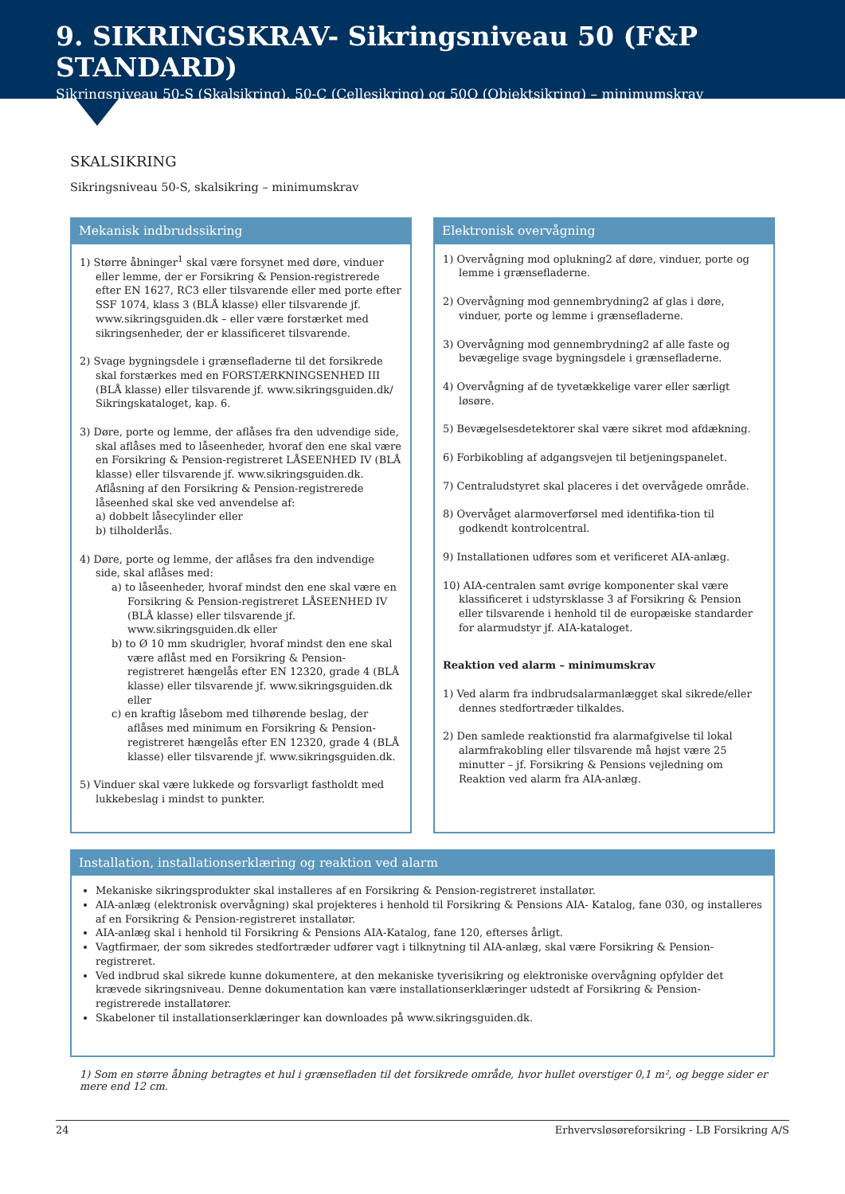9. SIKRINGSKRAV- Sikringsniveau 50 (F&P STANDARD)
Sikringsniveau 50-S (Skalsikring), 50-C (Cellesikring) og 50O (Objektsikring) – minimumskrav
SKALSIKRING
Sikringsniveau 50-S, skalsikring – minimumskrav
Mekanisk indbrudssikring
1) Større åbninger<sup>1</sup> skal være forsynet med døre, vinduer eller lemme, der er Forsikring & Pension-registrerede efter EN 1627, RC3 eller tilsvarende eller med porte efter SSF 1074, klass 3 (BLÅ klasse) eller tilsvarende jf. www.sikringsguiden.dk – eller være forstærket med sikringsenheder, der er klassificeret tilsvarende.
2) Svage bygningsdele i grænsefladerne til det forsikrede skal forstærkes med en FORSTÆRKNINGSENHED III (BLÅ klasse) eller tilsvarende jf. www.sikringsguiden.dk/ Sikringskataloget, kap. 6.
3) Døre, porte og lemme, der aflåses fra den udvendige side, skal aflåses med to låseenheder, hvoraf den ene skal være en Forsikring & Pension-registreret LÅSEENHED IV (BLÅ klasse) eller tilsvarende jf. www.sikringsguiden.dk. Aflåsning af den Forsikring & Pension-registrerede låseenhed skal ske ved anvendelse af:
a) dobbelt låsecylinder eller
b) tilholderlås.
4) Døre, porte og lemme, der aflåses fra den indvendige side, skal aflåses med:
a) to låseenheder, hvoraf mindst den ene skal være en Forsikring & Pension-registreret LÅSEENHED IV (BLÅ klasse) eller tilsvarende jf. www.sikringsguiden.dk eller
b) to Ø 10 mm skudrigler, hvoraf mindst den ene skal være aflåst med en Forsikring & Pension-registreret hængelås efter EN 12320, grade 4 (BLÅ klasse) eller tilsvarende jf. www.sikringsguiden.dk eller
c) en kraftig låsebom med tilhørende beslag, der aflåses med minimum en Forsikring & Pension-registreret hængelås efter EN 12320, grade 4 (BLÅ klasse) eller tilsvarende jf. www.sikringsguiden.dk.
5) Vinduer skal være lukkede og forsvarligt fastholdt med lukkebeslag i mindst to punkter.
Elektronisk overvågning
1) Overvågning mod oplukning2 af døre, vinduer, porte og lemme i grænsefladerne.
2) Overvågning mod gennembrydning2 af glas i døre, vinduer, porte og lemme i grænsefladerne.
3) Overvågning mod gennembrydning2 af alle faste og bevægelige svage bygningsdele i grænsefladerne.
4) Overvågning af de tyvetækkelige varer eller særligt løsøre.
5) Bevægelsesdetektorer skal være sikret mod afdækning.
6) Forbikobling af adgangsvejen til betjeningspanelet.
7) Centraludstyret skal placeres i det overvågede område.
8) Overvåget alarmoverførsel med identifika-tion til godkendt kontrolcentral.
9) Installationen udføres som et verificeret AIA-anlæg.
10) AIA-centralen samt øvrige komponenter skal være klassificeret i udstyrsklasse 3 af Forsikring & Pension eller tilsvarende i henhold til de europæiske standarder for alarmudstyr jf. AIA-kataloget.
Reaktion ved alarm – minimumskrav
1) Ved alarm fra indbrudsalarmanlægget skal sikrede/eller dennes stedfortræder tilkaldes.
2) Den samlede reaktionstid fra alarmafgivelse til lokal alarmfrakobling eller tilsvarende må højst være 25 minutter – jf. Forsikring & Pensions vejledning om Reaktion ved alarm fra AIA-anlæg.
Installation, installationserklæring og reaktion ved alarm
Mekaniske sikringsprodukter skal installeres af en Forsikring & Pension-registreret installatør.
AIA-anlæg (elektronisk overvågning) skal projekteres i henhold til Forsikring & Pensions AIA- Katalog, fane 030, og installeres af en Forsikring & Pension-registreret installatør.
AIA-anlæg skal i henhold til Forsikring & Pensions AIA-Katalog, fane 120, efterses årligt.
Vagtfirmaer, der som sikredes stedfortræder udfører vagt i tilknytning til AIA-anlæg, skal være Forsikring & Pension-registreret.
Ved indbrud skal sikrede kunne dokumentere, at den mekaniske tyverisikring og elektroniske overvågning opfylder det krævede sikringsniveau. Denne dokumentation kan være installationserklæringer udstedt af Forsikring & Pension-registrerede installatører.
Skabeloner til installationserklæringer kan downloades på www.sikringsguiden.dk.
1) Som en større åbning betragtes et hul i grænsefladen til det forsikrede område, hvor hullet overstiger 0,1 m², og begge sider er mere end 12 cm.
24 Erhvervsløsøreforsikring - LB Forsikring A/S